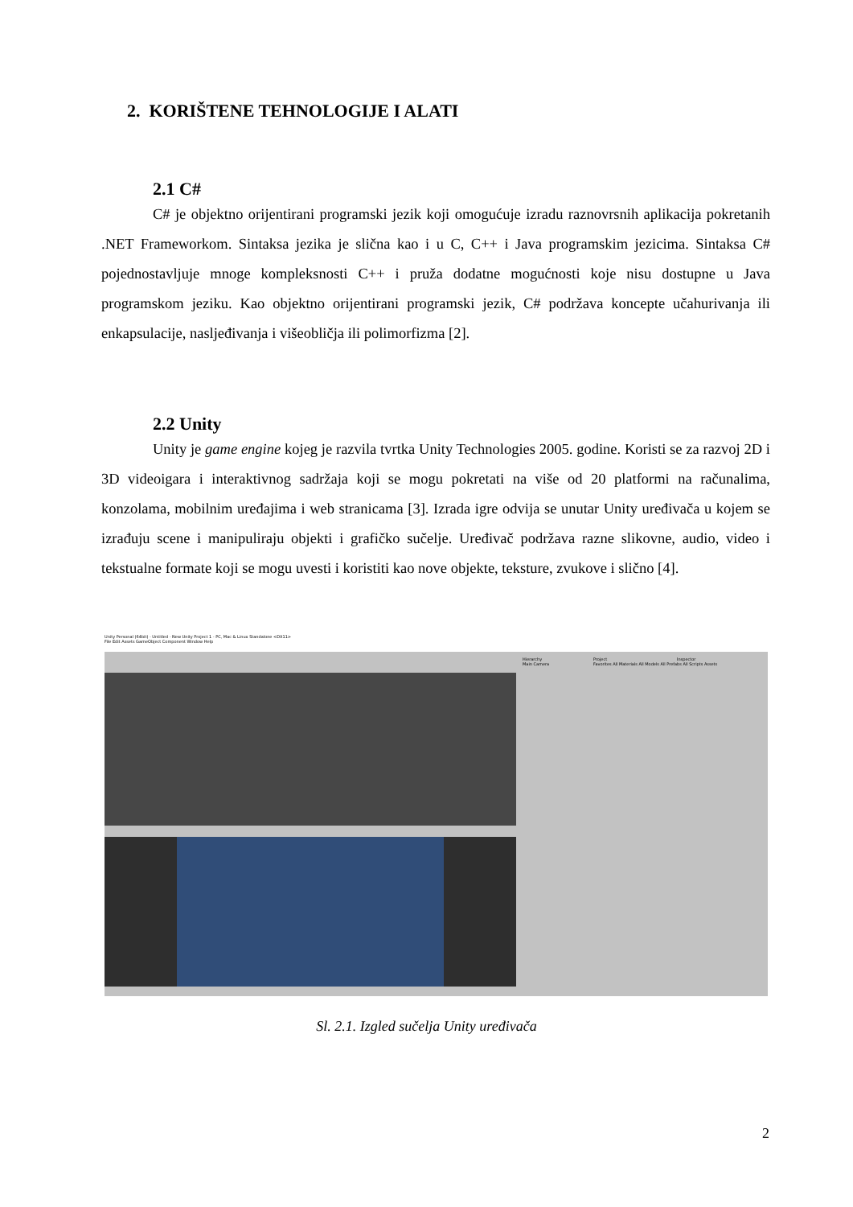2. KORIŠTENE TEHNOLOGIJE I ALATI
2.1 C#
C# je objektno orijentirani programski jezik koji omogućuje izradu raznovrsnih aplikacija pokretanih .NET Frameworkom. Sintaksa jezika je slična kao i u C, C++ i Java programskim jezicima. Sintaksa C# pojednostavljuje mnoge kompleksnosti C++ i pruža dodatne mogućnosti koje nisu dostupne u Java programskom jeziku. Kao objektno orijentirani programski jezik, C# podržava koncepte učahurivanja ili enkapsulacije, nasljeđivanja i višeobličja ili polimorfizma [2].
2.2 Unity
Unity je game engine kojeg je razvila tvrtka Unity Technologies 2005. godine. Koristi se za razvoj 2D i 3D videoigara i interaktivnog sadržaja koji se mogu pokretati na više od 20 platformi na računalima, konzolama, mobilnim uređajima i web stranicama [3]. Izrada igre odvija se unutar Unity uređivača u kojem se izrađuju scene i manipuliraju objekti i grafičko sučelje. Uređivač podržava razne slikovne, audio, video i tekstualne formate koji se mogu uvesti i koristiti kao nove objekte, teksture, zvukove i slično [4].
Unity Personal (64bit) - Untitled - New Unity Project 1 - PC, Mac & Linux Standalone <DX11>
File Edit Assets GameObject Component Window Help
Hierarchy
Main Camera
Project
Favorites All Materials All Models All Prefabs All Scripts Assets
Inspector
Sl. 2.1. Izgled sučelja Unity uređivača
2